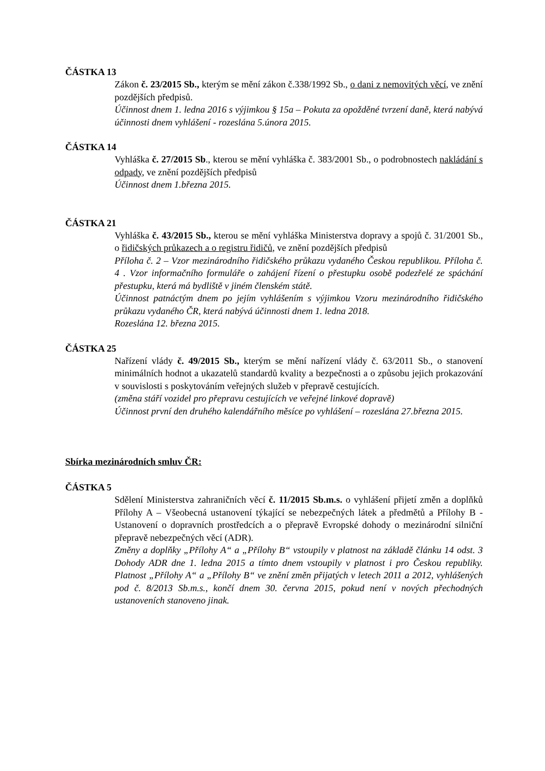ČÁSTKA 13
Zákon č. 23/2015 Sb., kterým se mění zákon č.338/1992 Sb., o dani z nemovitých věcí, ve znění pozdějších předpisů.
Účinnost dnem 1. ledna 2016 s výjimkou § 15a – Pokuta za opožděné tvrzení daně, která nabývá účinnosti dnem vyhlášení - rozeslána 5.února 2015.
ČÁSTKA 14
Vyhláška č. 27/2015 Sb., kterou se mění vyhláška č. 383/2001 Sb., o podrobnostech nakládání s odpady, ve znění pozdějších předpisů
Účinnost dnem 1.března 2015.
ČÁSTKA 21
Vyhláška č. 43/2015 Sb., kterou se mění vyhláška Ministerstva dopravy a spojů č. 31/2001 Sb., o řidičských průkazech a o registru řidičů, ve znění pozdějších předpisů
Příloha č. 2 – Vzor mezinárodního řidičského průkazu vydaného Českou republikou. Příloha č. 4 . Vzor informačního formuláře o zahájení řízení o přestupku osobě podezřelé ze spáchání přestupku, která má bydliště v jiném členském státě.
Účinnost patnáctým dnem po jejím vyhlášením s výjimkou Vzoru mezinárodního řidičského průkazu vydaného ČR, která nabývá účinnosti dnem 1. ledna 2018.
Rozeslána 12. března 2015.
ČÁSTKA 25
Nařízení vlády č. 49/2015 Sb., kterým se mění nařízení vlády č. 63/2011 Sb., o stanovení minimálních hodnot a ukazatelů standardů kvality a bezpečnosti a o způsobu jejich prokazování v souvislosti s poskytováním veřejných služeb v přepravě cestujících.
(změna stáří vozidel pro přepravu cestujících ve veřejné linkové dopravě)
Účinnost první den druhého kalendářního měsíce po vyhlášení – rozeslána 27.března 2015.
Sbírka mezinárodních smluv ČR:
ČÁSTKA 5
Sdělení Ministerstva zahraničních věcí č. 11/2015 Sb.m.s. o vyhlášení přijetí změn a doplňků Přílohy A – Všeobecná ustanovení týkající se nebezpečných látek a předmětů a Přílohy B - Ustanovení o dopravních prostředcích a o přepravě Evropské dohody o mezinárodní silniční přepravě nebezpečných věcí (ADR).
Změny a doplňky „Přílohy A“ a „Přílohy B“ vstoupily v platnost na základě článku 14 odst. 3 Dohody ADR dne 1. ledna 2015 a tímto dnem vstoupily v platnost i pro Českou republiky. Platnost „Přílohy A“ a „Přílohy B“ ve znění změn přijatých v letech 2011 a 2012, vyhlášených pod č. 8/2013 Sb.m.s., končí dnem 30. června 2015, pokud není v nových přechodných ustanoveních stanoveno jinak.